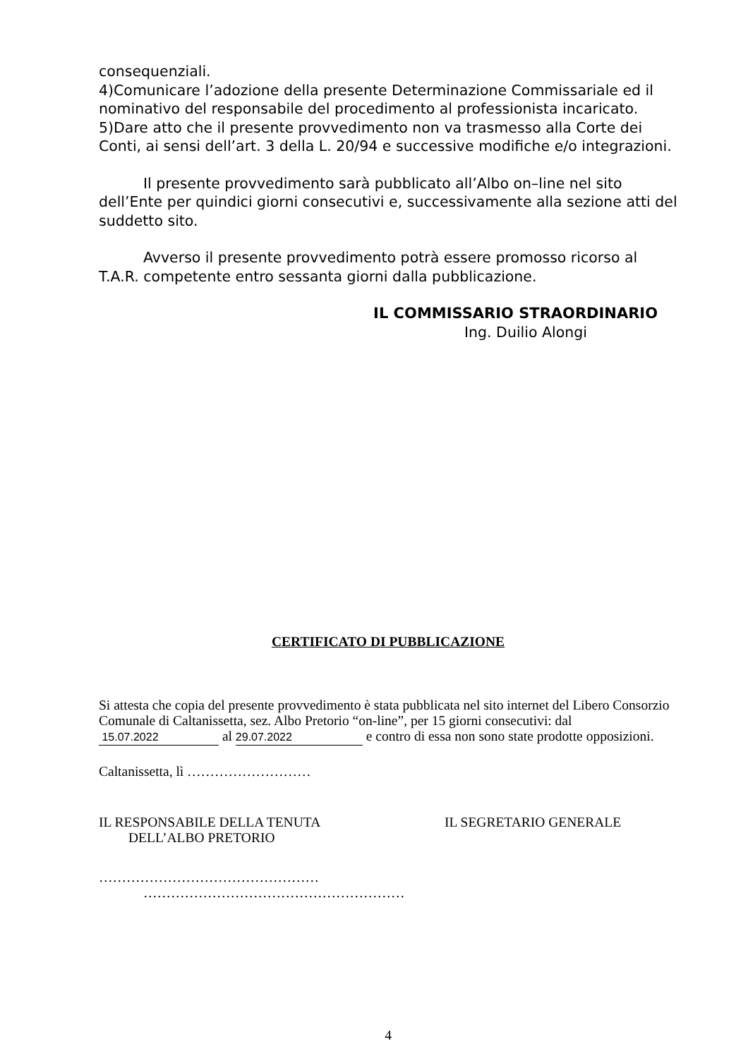consequenziali.
4)Comunicare l’adozione della presente Determinazione Commissariale ed il nominativo del responsabile del procedimento al professionista incaricato.
5)Dare atto che il presente provvedimento non va trasmesso alla Corte dei Conti, ai sensi dell’art. 3 della L. 20/94 e successive modifiche e/o integrazioni.
Il presente provvedimento sarà pubblicato all’Albo on–line nel sito dell’Ente per quindici giorni consecutivi e, successivamente alla sezione atti del suddetto sito.
Avverso il presente provvedimento potrà essere promosso ricorso al T.A.R. competente entro sessanta giorni dalla pubblicazione.
IL COMMISSARIO STRAORDINARIO
Ing. Duilio Alongi
CERTIFICATO DI PUBBLICAZIONE
Si attesta che copia del presente provvedimento è stata pubblicata nel sito internet del Libero Consorzio Comunale di Caltanissetta, sez. Albo Pretorio “on-line”, per 15 giorni consecutivi: dal 15.07.2022 al 29.07.2022 e contro di essa non sono state prodotte opposizioni.
Caltanissetta, lì ………………………
IL RESPONSABILE DELLA TENUTA
DELL’ALBO PRETORIO
IL SEGRETARIO GENERALE
…………………………………………
…………………………………………………
4